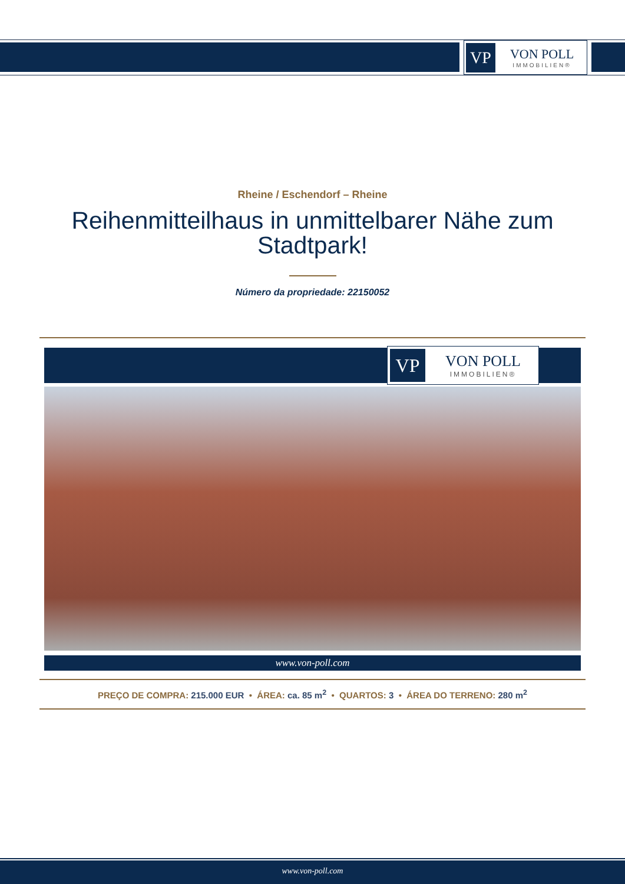VP
VON POLL
IMMOBILIEN®
Rheine / Eschendorf – Rheine
Reihenmitteilhaus in unmittelbarer Nähe zum Stadtpark!
Número da propriedade: 22150052
VP
VON POLL
IMMOBILIEN®
www.von-poll.com
PREÇO DE COMPRA: 215.000 EUR • ÁREA: ca. 85 m<sup>2</sup> • QUARTOS: 3 • ÁREA DO TERRENO: 280 m<sup>2</sup>
www.von-poll.com